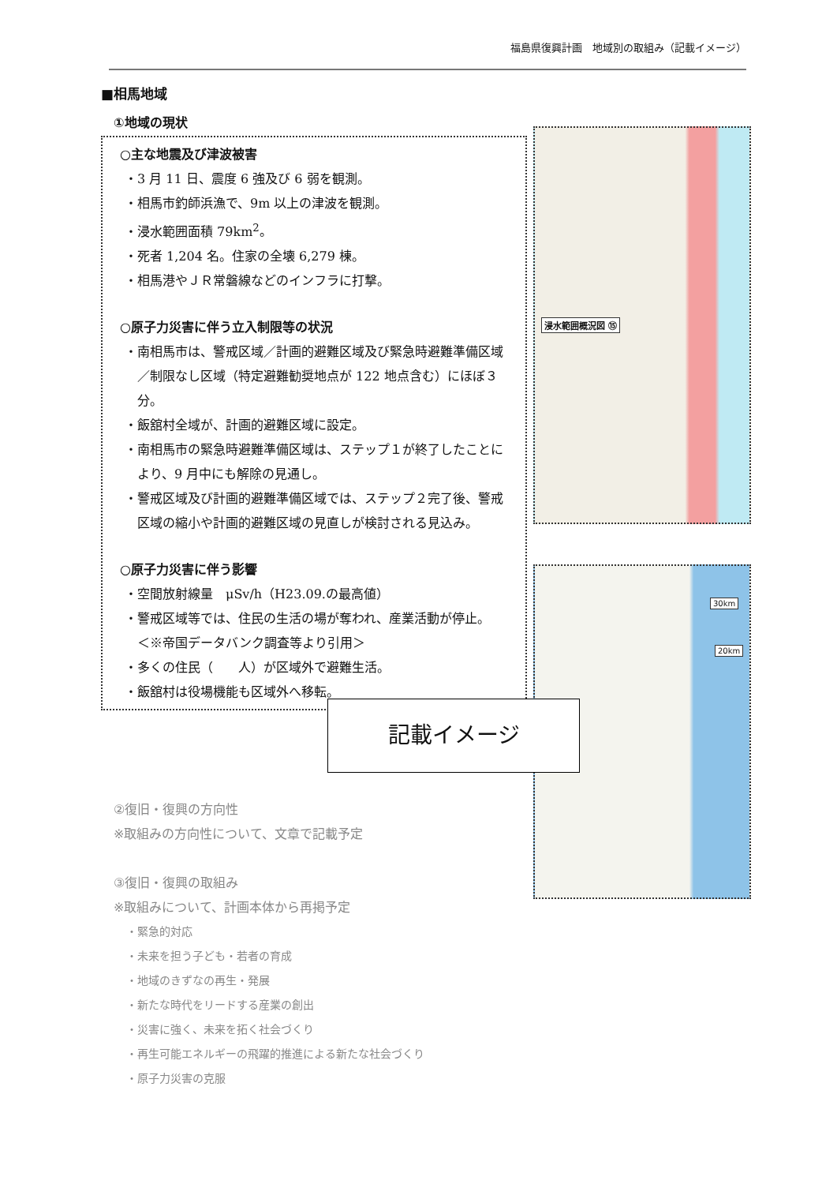福島県復興計画　地域別の取組み（記載イメージ）
■相馬地域
①地域の現状
○主な地震及び津波被害
・3 月 11 日、震度 6 強及び 6 弱を観測。
・相馬市釣師浜漁で、9m 以上の津波を観測。
・浸水範囲面積 79km<sup>2</sup>。
・死者 1,204 名。住家の全壊 6,279 棟。
・相馬港やＪＲ常磐線などのインフラに打撃。
○原子力災害に伴う立入制限等の状況
・南相馬市は、警戒区域／計画的避難区域及び緊急時避難準備区域／制限なし区域（特定避難勧奨地点が 122 地点含む）にほぼ３分。
・飯舘村全域が、計画的避難区域に設定。
・南相馬市の緊急時避難準備区域は、ステップ１が終了したことにより、9 月中にも解除の見通し。
・警戒区域及び計画的避難準備区域では、ステップ２完了後、警戒区域の縮小や計画的避難区域の見直しが検討される見込み。
○原子力災害に伴う影響
・空間放射線量　μSv/h（H23.09.の最高値）
・警戒区域等では、住民の生活の場が奪われ、産業活動が停止。　　＜※帝国データバンク調査等より引用＞
・多くの住民（　　人）が区域外で避難生活。
・飯舘村は役場機能も区域外へ移転。
②復旧・復興の方向性
※取組みの方向性について、文章で記載予定
③復旧・復興の取組み
※取組みについて、計画本体から再掲予定
・緊急的対応
・未来を担う子ども・若者の育成
・地域のきずなの再生・発展
・新たな時代をリードする産業の創出
・災害に強く、未来を拓く社会づくり
・再生可能エネルギーの飛躍的推進による新たな社会づくり
・原子力災害の克服
浸水範囲概況図 ⑮
30km
20km
記載イメージ